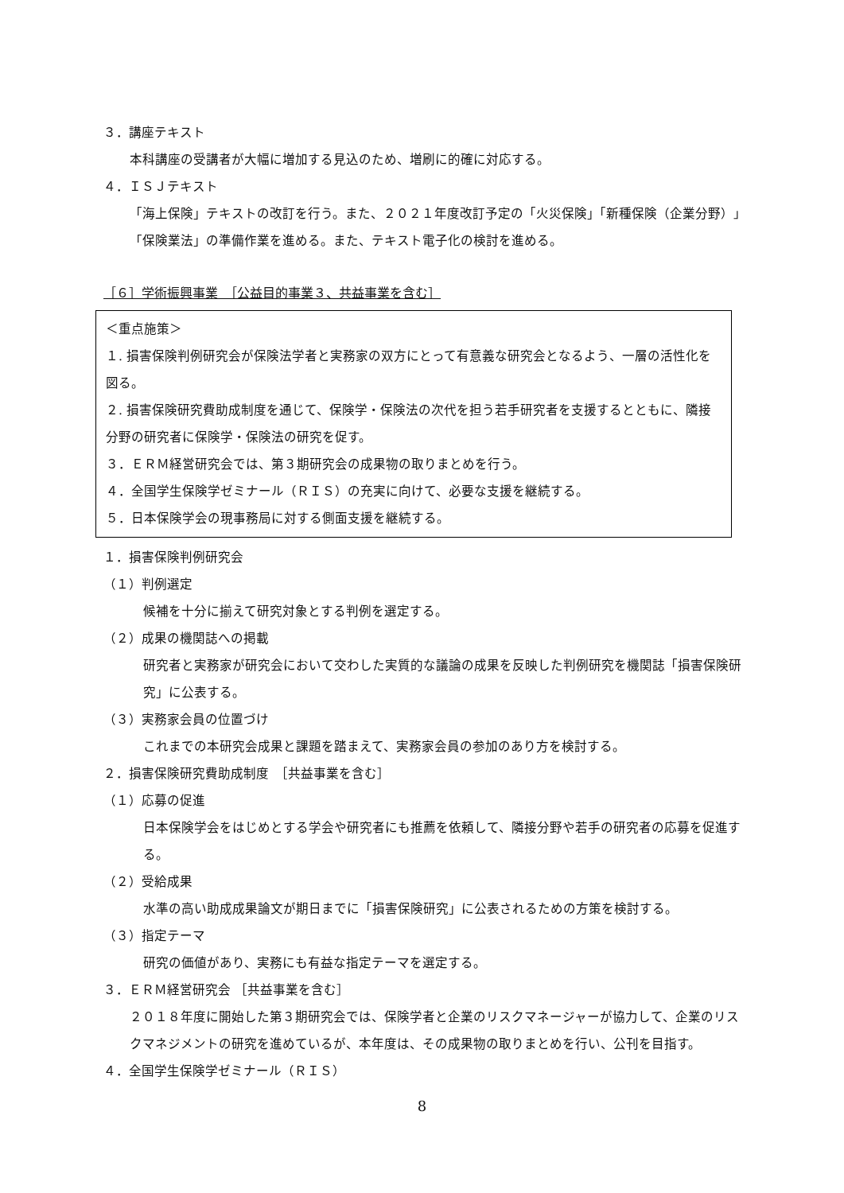３．講座テキスト
本科講座の受講者が大幅に増加する見込のため、増刷に的確に対応する。
４．ＩＳＪテキスト
「海上保険」テキストの改訂を行う。また、２０２１年度改訂予定の「火災保険」「新種保険（企業分野）」「保険業法」の準備作業を進める。また、テキスト電子化の検討を進める。
［６］学術振興事業　［公益目的事業３、共益事業を含む］
＜重点施策＞
１. 損害保険判例研究会が保険法学者と実務家の双方にとって有意義な研究会となるよう、一層の活性化を図る。
２. 損害保険研究費助成制度を通じて、保険学・保険法の次代を担う若手研究者を支援するとともに、隣接分野の研究者に保険学・保険法の研究を促す。
３．ＥＲＭ経営研究会では、第３期研究会の成果物の取りまとめを行う。
４．全国学生保険学ゼミナール（ＲＩＳ）の充実に向けて、必要な支援を継続する。
５．日本保険学会の現事務局に対する側面支援を継続する。
１．損害保険判例研究会
（１）判例選定
候補を十分に揃えて研究対象とする判例を選定する。
（２）成果の機関誌への掲載
研究者と実務家が研究会において交わした実質的な議論の成果を反映した判例研究を機関誌「損害保険研究」に公表する。
（３）実務家会員の位置づけ
これまでの本研究会成果と課題を踏まえて、実務家会員の参加のあり方を検討する。
２．損害保険研究費助成制度　［共益事業を含む］
（１）応募の促進
日本保険学会をはじめとする学会や研究者にも推薦を依頼して、隣接分野や若手の研究者の応募を促進する。
（２）受給成果
水準の高い助成成果論文が期日までに「損害保険研究」に公表されるための方策を検討する。
（３）指定テーマ
研究の価値があり、実務にも有益な指定テーマを選定する。
３．ＥＲＭ経営研究会 ［共益事業を含む］
２０１８年度に開始した第３期研究会では、保険学者と企業のリスクマネージャーが協力して、企業のリスクマネジメントの研究を進めているが、本年度は、その成果物の取りまとめを行い、公刊を目指す。
４．全国学生保険学ゼミナール（ＲＩＳ）
8